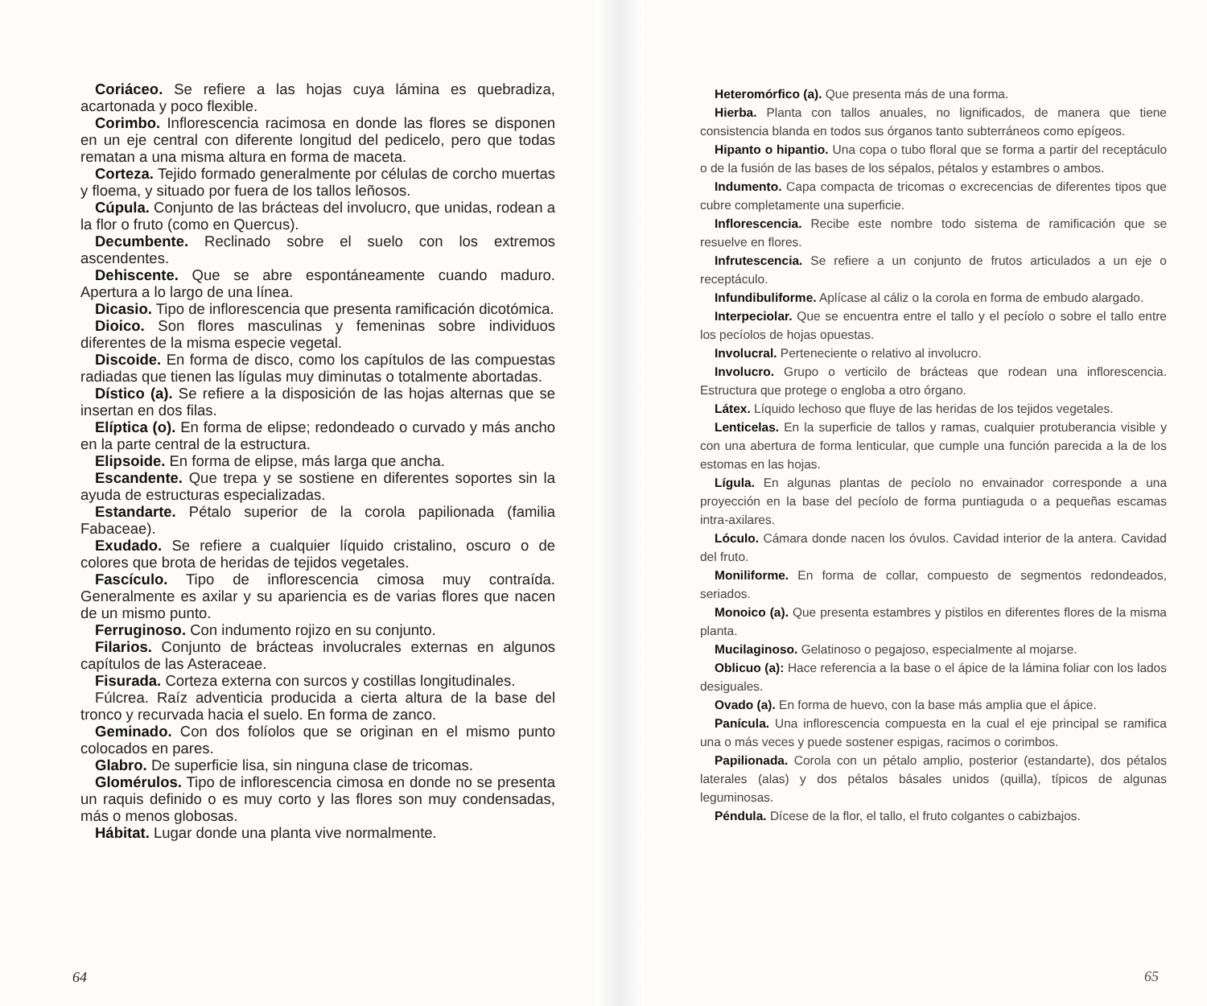Coriáceo. Se refiere a las hojas cuya lámina es quebradiza, acartonada y poco flexible.
Corimbo. Inflorescencia racimosa en donde las flores se disponen en un eje central con diferente longitud del pedicelo, pero que todas rematan a una misma altura en forma de maceta.
Corteza. Tejido formado generalmente por células de corcho muertas y floema, y situado por fuera de los tallos leñosos.
Cúpula. Conjunto de las brácteas del involucro, que unidas, rodean a la flor o fruto (como en Quercus).
Decumbente. Reclinado sobre el suelo con los extremos ascendentes.
Dehiscente. Que se abre espontáneamente cuando maduro. Apertura a lo largo de una línea.
Dicasio. Tipo de inflorescencia que presenta ramificación dicotómica.
Dioico. Son flores masculinas y femeninas sobre individuos diferentes de la misma especie vegetal.
Discoide. En forma de disco, como los capítulos de las compuestas radiadas que tienen las lígulas muy diminutas o totalmente abortadas.
Dístico (a). Se refiere a la disposición de las hojas alternas que se insertan en dos filas.
Elíptica (o). En forma de elipse; redondeado o curvado y más ancho en la parte central de la estructura.
Elipsoide. En forma de elipse, más larga que ancha.
Escandente. Que trepa y se sostiene en diferentes soportes sin la ayuda de estructuras especializadas.
Estandarte. Pétalo superior de la corola papilionada (familia Fabaceae).
Exudado. Se refiere a cualquier líquido cristalino, oscuro o de colores que brota de heridas de tejidos vegetales.
Fascículo. Tipo de inflorescencia cimosa muy contraída. Generalmente es axilar y su apariencia es de varias flores que nacen de un mismo punto.
Ferruginoso. Con indumento rojizo en su conjunto.
Filarios. Conjunto de brácteas involucrales externas en algunos capítulos de las Asteraceae.
Fisurada. Corteza externa con surcos y costillas longitudinales.
Fúlcrea. Raíz adventicia producida a cierta altura de la base del tronco y recurvada hacia el suelo. En forma de zanco.
Geminado. Con dos folíolos que se originan en el mismo punto colocados en pares.
Glabro. De superficie lisa, sin ninguna clase de tricomas.
Glomérulos. Tipo de inflorescencia cimosa en donde no se presenta un raquis definido o es muy corto y las flores son muy condensadas, más o menos globosas.
Hábitat. Lugar donde una planta vive normalmente.
64
Heteromórfico (a). Que presenta más de una forma.
Hierba. Planta con tallos anuales, no lignificados, de manera que tiene consistencia blanda en todos sus órganos tanto subterráneos como epígeos.
Hipanto o hipantio. Una copa o tubo floral que se forma a partir del receptáculo o de la fusión de las bases de los sépalos, pétalos y estambres o ambos.
Indumento. Capa compacta de tricomas o excrecencias de diferentes tipos que cubre completamente una superficie.
Inflorescencia. Recibe este nombre todo sistema de ramificación que se resuelve en flores.
Infrutescencia. Se refiere a un conjunto de frutos articulados a un eje o receptáculo.
Infundibuliforme. Aplícase al cáliz o la corola en forma de embudo alargado.
Interpeciolar. Que se encuentra entre el tallo y el pecíolo o sobre el tallo entre los pecíolos de hojas opuestas.
Involucral. Perteneciente o relativo al involucro.
Involucro. Grupo o verticilo de brácteas que rodean una inflorescencia. Estructura que protege o engloba a otro órgano.
Látex. Líquido lechoso que fluye de las heridas de los tejidos vegetales.
Lenticelas. En la superficie de tallos y ramas, cualquier protuberancia visible y con una abertura de forma lenticular, que cumple una función parecida a la de los estomas en las hojas.
Lígula. En algunas plantas de pecíolo no envainador corresponde a una proyección en la base del pecíolo de forma puntiaguda o a pequeñas escamas intra-axilares.
Lóculo. Cámara donde nacen los óvulos. Cavidad interior de la antera. Cavidad del fruto.
Moniliforme. En forma de collar, compuesto de segmentos redondeados, seriados.
Monoico (a). Que presenta estambres y pistilos en diferentes flores de la misma planta.
Mucilaginoso. Gelatinoso o pegajoso, especialmente al mojarse.
Oblicuo (a): Hace referencia a la base o el ápice de la lámina foliar con los lados desiguales.
Ovado (a). En forma de huevo, con la base más amplia que el ápice.
Panícula. Una inflorescencia compuesta en la cual el eje principal se ramifica una o más veces y puede sostener espigas, racimos o corimbos.
Papilionada. Corola con un pétalo amplio, posterior (estandarte), dos pétalos laterales (alas) y dos pétalos básales unidos (quilla), típicos de algunas leguminosas.
Péndula. Dícese de la flor, el tallo, el fruto colgantes o cabizbajos.
65